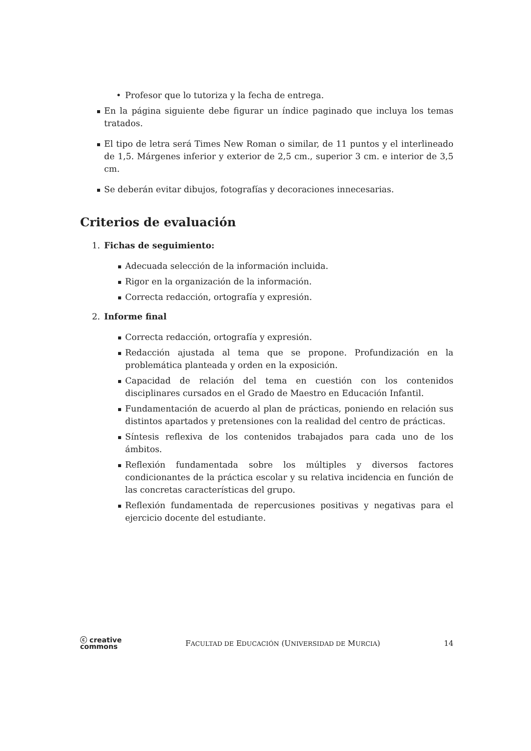• Profesor que lo tutoriza y la fecha de entrega.
En la página siguiente debe figurar un índice paginado que incluya los temas tratados.
El tipo de letra será Times New Roman o similar, de 11 puntos y el interlineado de 1,5. Márgenes inferior y exterior de 2,5 cm., superior 3 cm. e interior de 3,5 cm.
Se deberán evitar dibujos, fotografías y decoraciones innecesarias.
Criterios de evaluación
1. Fichas de seguimiento:
Adecuada selección de la información incluida.
Rigor en la organización de la información.
Correcta redacción, ortografía y expresión.
2. Informe final
Correcta redacción, ortografía y expresión.
Redacción ajustada al tema que se propone. Profundización en la problemática planteada y orden en la exposición.
Capacidad de relación del tema en cuestión con los contenidos disciplinares cursados en el Grado de Maestro en Educación Infantil.
Fundamentación de acuerdo al plan de prácticas, poniendo en relación sus distintos apartados y pretensiones con la realidad del centro de prácticas.
Síntesis reflexiva de los contenidos trabajados para cada uno de los ámbitos.
Reflexión fundamentada sobre los múltiples y diversos factores condicionantes de la práctica escolar y su relativa incidencia en función de las concretas características del grupo.
Reflexión fundamentada de repercusiones positivas y negativas para el ejercicio docente del estudiante.
ⓒ creative
commons FACULTAD DE EDUCACIÓN (UNIVERSIDAD DE MURCIA) 14